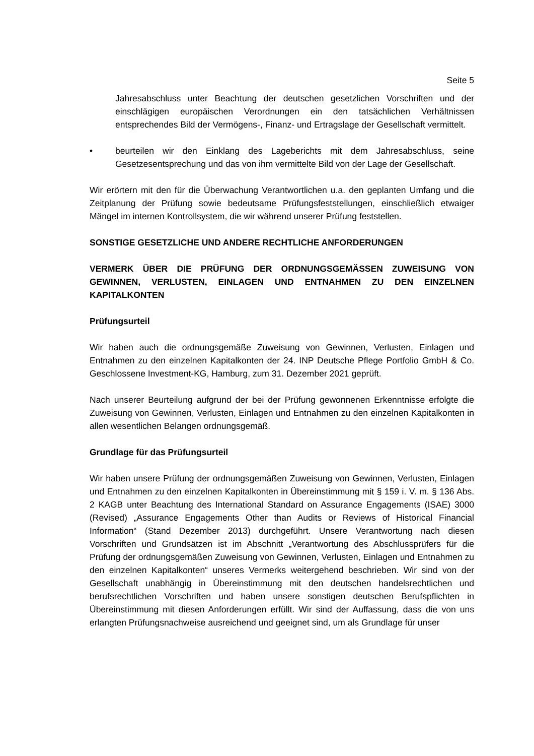Seite 5
Jahresabschluss unter Beachtung der deutschen gesetzlichen Vorschriften und der einschlägigen europäischen Verordnungen ein den tatsächlichen Verhältnissen entsprechendes Bild der Vermögens-, Finanz- und Ertragslage der Gesellschaft vermittelt.
• beurteilen wir den Einklang des Lageberichts mit dem Jahresabschluss, seine Gesetzesentsprechung und das von ihm vermittelte Bild von der Lage der Gesellschaft.
Wir erörtern mit den für die Überwachung Verantwortlichen u.a. den geplanten Umfang und die Zeitplanung der Prüfung sowie bedeutsame Prüfungsfeststellungen, einschließlich etwaiger Mängel im internen Kontrollsystem, die wir während unserer Prüfung feststellen.
SONSTIGE GESETZLICHE UND ANDERE RECHTLICHE ANFORDERUNGEN
VERMERK ÜBER DIE PRÜFUNG DER ORDNUNGSGEMÄSSEN ZUWEISUNG VON GEWINNEN, VERLUSTEN, EINLAGEN UND ENTNAHMEN ZU DEN EINZELNEN KAPITALKONTEN
Prüfungsurteil
Wir haben auch die ordnungsgemäße Zuweisung von Gewinnen, Verlusten, Einlagen und Entnahmen zu den einzelnen Kapitalkonten der 24. INP Deutsche Pflege Portfolio GmbH & Co. Geschlossene Investment-KG, Hamburg, zum 31. Dezember 2021 geprüft.
Nach unserer Beurteilung aufgrund der bei der Prüfung gewonnenen Erkenntnisse erfolgte die Zuweisung von Gewinnen, Verlusten, Einlagen und Entnahmen zu den einzelnen Kapitalkonten in allen wesentlichen Belangen ordnungsgemäß.
Grundlage für das Prüfungsurteil
Wir haben unsere Prüfung der ordnungsgemäßen Zuweisung von Gewinnen, Verlusten, Einlagen und Entnahmen zu den einzelnen Kapitalkonten in Übereinstimmung mit § 159 i. V. m. § 136 Abs. 2 KAGB unter Beachtung des International Standard on Assurance Engagements (ISAE) 3000 (Revised) „Assurance Engagements Other than Audits or Reviews of Historical Financial Information“ (Stand Dezember 2013) durchgeführt. Unsere Verantwortung nach diesen Vorschriften und Grundsätzen ist im Abschnitt „Verantwortung des Abschlussprüfers für die Prüfung der ordnungsgemäßen Zuweisung von Gewinnen, Verlusten, Einlagen und Entnahmen zu den einzelnen Kapitalkonten“ unseres Vermerks weitergehend beschrieben. Wir sind von der Gesellschaft unabhängig in Übereinstimmung mit den deutschen handelsrechtlichen und berufsrechtlichen Vorschriften und haben unsere sonstigen deutschen Berufspflichten in Übereinstimmung mit diesen Anforderungen erfüllt. Wir sind der Auffassung, dass die von uns erlangten Prüfungsnachweise ausreichend und geeignet sind, um als Grundlage für unser